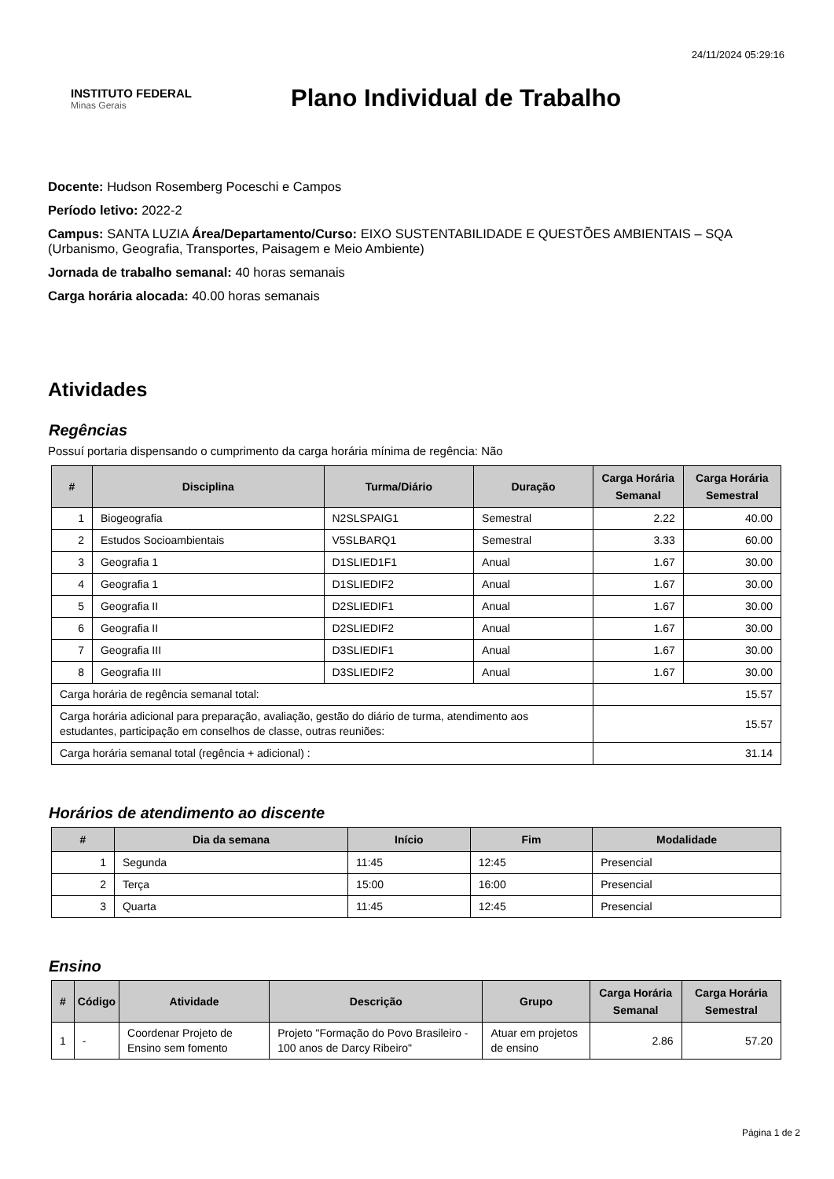24/11/2024 05:29:16
INSTITUTO FEDERAL
Minas Gerais
Plano Individual de Trabalho
Docente: Hudson Rosemberg Poceschi e Campos
Período letivo: 2022-2
Campus: SANTA LUZIA Área/Departamento/Curso: EIXO SUSTENTABILIDADE E QUESTÕES AMBIENTAIS – SQA (Urbanismo, Geografia, Transportes, Paisagem e Meio Ambiente)
Jornada de trabalho semanal: 40 horas semanais
Carga horária alocada: 40.00 horas semanais
Atividades
Regências
Possuí portaria dispensando o cumprimento da carga horária mínima de regência: Não
| # | Disciplina | Turma/Diário | Duração | Carga Horária Semanal | Carga Horária Semestral |
| --- | --- | --- | --- | --- | --- |
| 1 | Biogeografia | N2SLSPAIG1 | Semestral | 2.22 | 40.00 |
| 2 | Estudos Socioambientais | V5SLBARQ1 | Semestral | 3.33 | 60.00 |
| 3 | Geografia 1 | D1SLIED1F1 | Anual | 1.67 | 30.00 |
| 4 | Geografia 1 | D1SLIEDIF2 | Anual | 1.67 | 30.00 |
| 5 | Geografia II | D2SLIEDIF1 | Anual | 1.67 | 30.00 |
| 6 | Geografia II | D2SLIEDIF2 | Anual | 1.67 | 30.00 |
| 7 | Geografia III | D3SLIEDIF1 | Anual | 1.67 | 30.00 |
| 8 | Geografia III | D3SLIEDIF2 | Anual | 1.67 | 30.00 |
| Carga horária de regência semanal total: | | | | 15.57 | |
| Carga horária adicional para preparação, avaliação, gestão do diário de turma, atendimento aos estudantes, participação em conselhos de classe, outras reuniões: | | | | 15.57 | |
| Carga horária semanal total (regência + adicional) : | | | | 31.14 | |
Horários de atendimento ao discente
| # | Dia da semana | Início | Fim | Modalidade |
| --- | --- | --- | --- | --- |
| 1 | Segunda | 11:45 | 12:45 | Presencial |
| 2 | Terça | 15:00 | 16:00 | Presencial |
| 3 | Quarta | 11:45 | 12:45 | Presencial |
Ensino
| # | Código | Atividade | Descrição | Grupo | Carga Horária Semanal | Carga Horária Semestral |
| --- | --- | --- | --- | --- | --- | --- |
| 1 | - | Coordenar Projeto de Ensino sem fomento | Projeto "Formação do Povo Brasileiro - 100 anos de Darcy Ribeiro" | Atuar em projetos de ensino | 2.86 | 57.20 |
Página 1 de 2